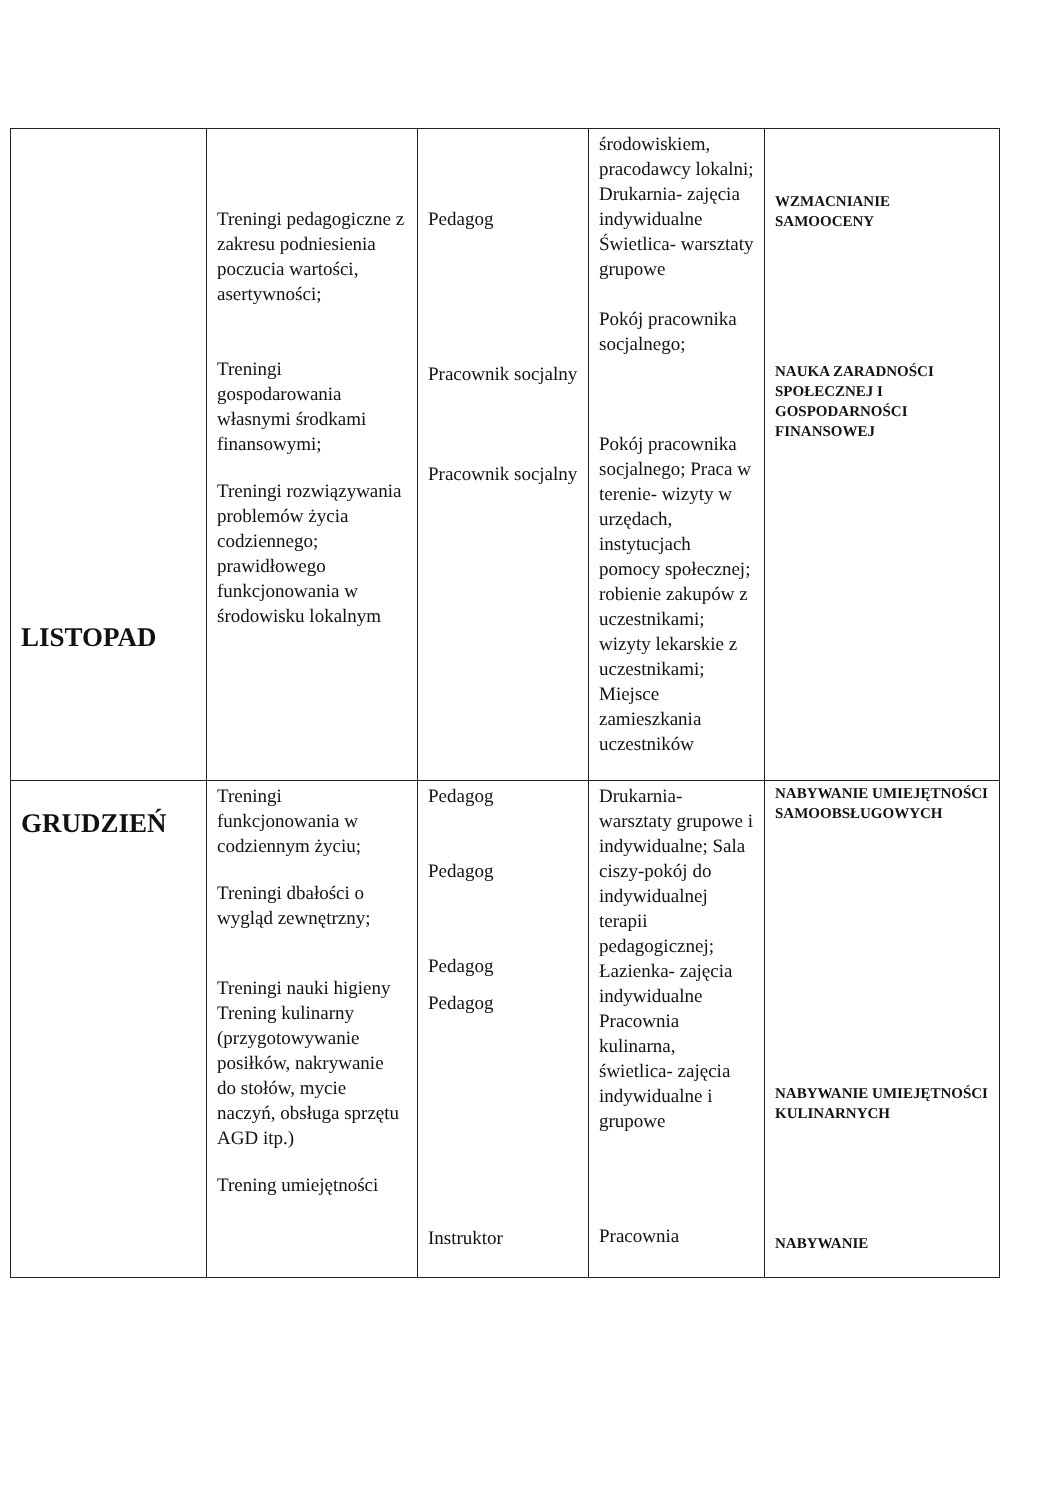| LISTOPAD | Treningi pedagogiczne z zakresu podniesienia poczucia wartości, asertywności; Treningi gospodarowania własnymi środkami finansowymi; Treningi rozwiązywania problemów życia codziennego; prawidłowego funkcjonowania w środowisku lokalnym | Pedagog Pracownik socjalny Pracownik socjalny | środowiskiem, pracodawcy lokalni; Drukarnia- zajęcia indywidualne Świetlica- warsztaty grupowe Pokój pracownika socjalnego; Pokój pracownika socjalnego; Praca w terenie- wizyty w urzędach, instytucjach pomocy społecznej; robienie zakupów z uczestnikami; wizyty lekarskie z uczestnikami; Miejsce zamieszkania uczestników | WZMACNIANIE SAMOOCENY NAUKA ZARADNOŚCI SPOŁECZNEJ I GOSPODARNOŚCI FINANSOWEJ |
| GRUDZIEŃ | Treningi funkcjonowania w codziennym życiu; Treningi dbałości o wygląd zewnętrzny; Treningi nauki higieny Trening kulinarny (przygotowywanie posiłków, nakrywanie do stołów, mycie naczyń, obsługa sprzętu AGD itp.) Trening umiejętności | Pedagog Pedagog Pedagog Pedagog Instruktor | Drukarnia- warsztaty grupowe i indywidualne; Sala ciszy-pokój do indywidualnej terapii pedagogicznej; Łazienka- zajęcia indywidualne Pracownia kulinarna, świetlica- zajęcia indywidualne i grupowe Pracownia | NABYWANIE UMIEJĘTNOŚCI SAMOOBSŁUGOWYCH NABYWANIE UMIEJĘTNOŚCI KULINARNYCH NABYWANIE |